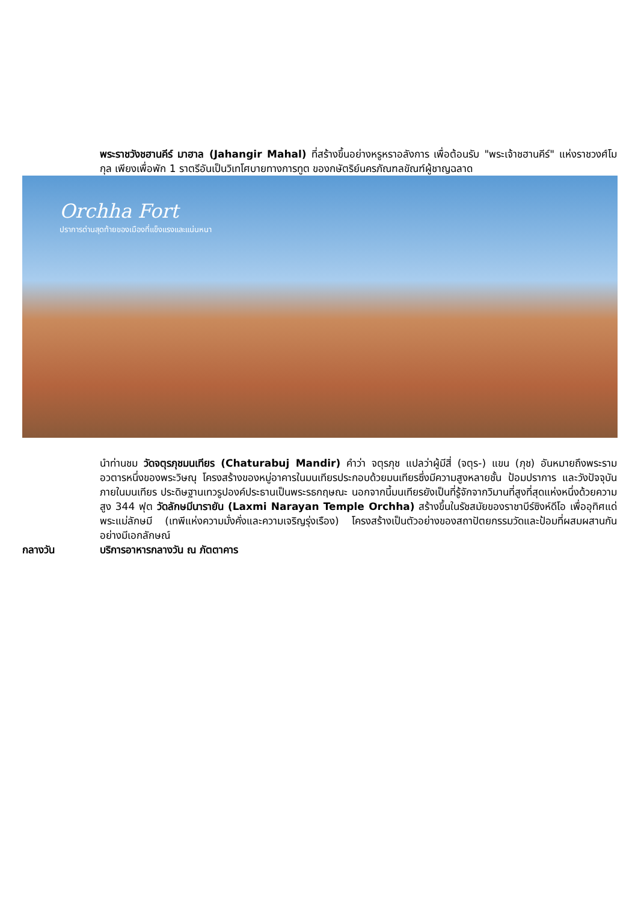พระราชวังชฮานคีร์ มาฮาล (Jahangir Mahal) ที่สร้างขึ้นอย่างหรูหราอลังการ เพื่อต้อนรับ "พระเจ้าชฮานคีร์" แห่งราชวงศ์โมกุล เพียงเพื่อพัก 1 ราตรีอันเป็นวิเทโศบายทางการทูต ของกษัตริย์นครภัณฑลขัณฑ์ผู้ชาญฉลาด
Orchha Fort
ปราการด่านสุดท้ายของเมืองที่แข็งแรงและแน่นหนา
นำท่านชม วัดจตุรภุชมนเทียร (Chaturabuj Mandir) คำว่า จตุรภุช แปลว่าผู้มีสี่ (จตุร-) แขน (ภุช) อันหมายถึงพระราม อวตารหนึ่งของพระวิษณุ โครงสร้างของหมู่อาคารในมนเทียรประกอบด้วยมนเทียรซึ่งมีความสูงหลายชั้น ป้อมปราการ และวังปัจจุบันภายในมนเทียร ประดิษฐานเทวรูปองค์ประธานเป็นพระรธกฤษณะ นอกจากนี้มนเทียรยังเป็นที่รู้จักจากวิมานที่สูงที่สุดแห่งหนึ่งด้วยความสูง 344 ฟุต วัดลักษมีนารายัน (Laxmi Narayan Temple Orchha) สร้างขึ้นในรัชสมัยของราชาบีร์ซิงห์ดีโอ เพื่ออุทิศแด่พระแม่ลักษมี (เทพีแห่งความมั่งคั่งและความเจริญรุ่งเรือง) โครงสร้างเป็นตัวอย่างของสถาปัตยกรรมวัดและป้อมที่ผสมผสานกันอย่างมีเอกลักษณ์
กลางวัน บริการอาหารกลางวัน ณ ภัตตาคาร